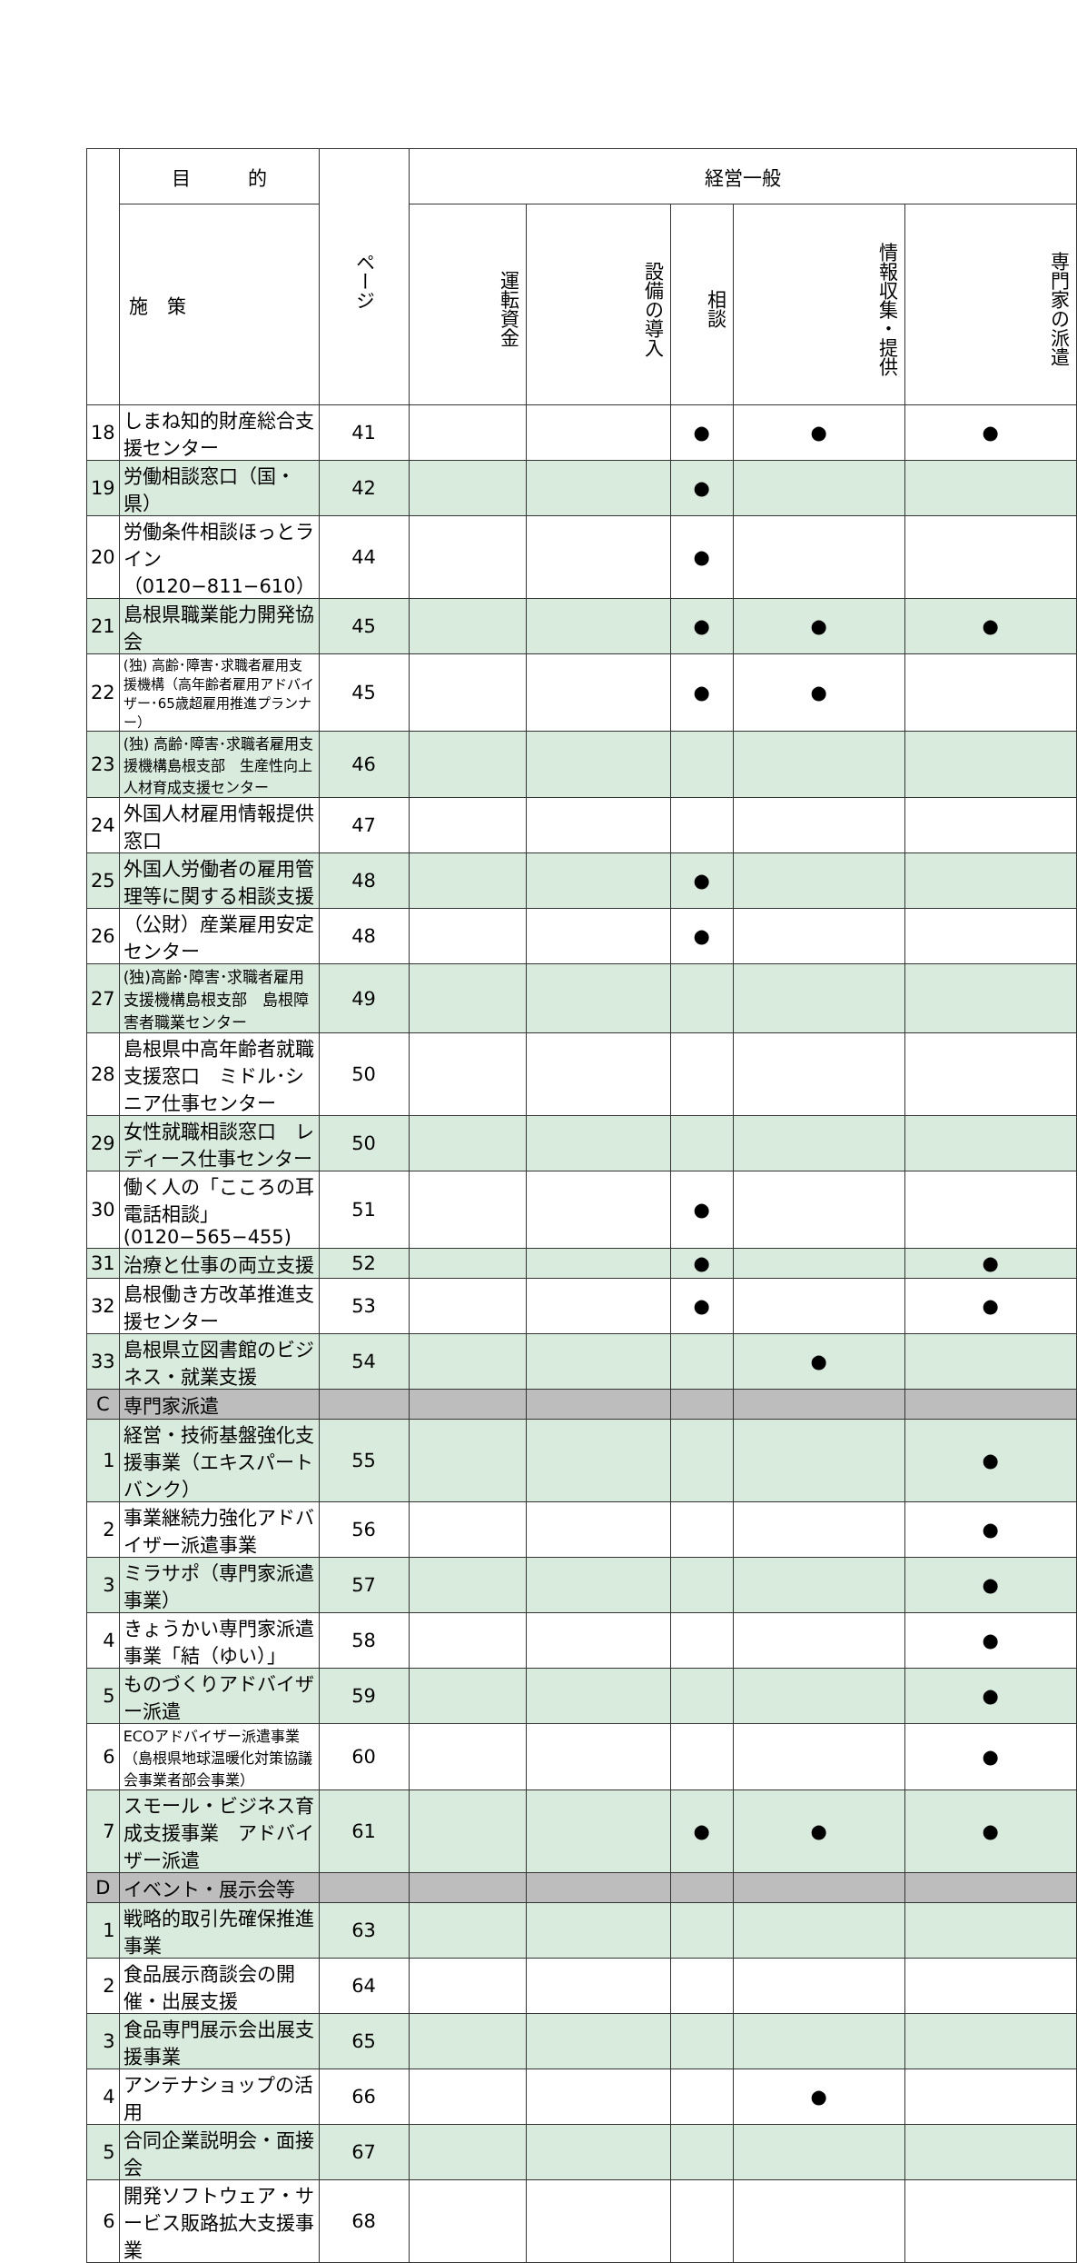| | 目 的 | ページ | 経営一般 | | | | |
| --- | --- | --- | --- | --- | --- | --- | --- |
| | 施 策 | | 運転資金 | 設備の導入 | 相談 | 情報収集・提供 | 専門家の派遣 |
| 18 | しまね知的財産総合支援センター | 41 | | | ● | ● | ● |
| 19 | 労働相談窓口（国・県） | 42 | | | ● | | |
| 20 | 労働条件相談ほっとライン（0120−811−610） | 44 | | | ● | | |
| 21 | 島根県職業能力開発協会 | 45 | | | ● | ● | ● |
| 22 | (独) 高齢･障害･求職者雇用支援機構（高年齢者雇用アドバイザー･65歳超雇用推進プランナー） | 45 | | | ● | ● | |
| 23 | (独) 高齢･障害･求職者雇用支援機構島根支部 生産性向上人材育成支援センター | 46 | | | | | |
| 24 | 外国人材雇用情報提供窓口 | 47 | | | | | |
| 25 | 外国人労働者の雇用管理等に関する相談支援 | 48 | | | ● | | |
| 26 | （公財）産業雇用安定センター | 48 | | | ● | | |
| 27 | (独)高齢･障害･求職者雇用支援機構島根支部 島根障害者職業センター | 49 | | | | | |
| 28 | 島根県中高年齢者就職支援窓口 ミドル･シニア仕事センター | 50 | | | | | |
| 29 | 女性就職相談窓口 レディース仕事センター | 50 | | | | | |
| 30 | 働く人の「こころの耳 電話相談」(0120−565−455) | 51 | | | ● | | |
| 31 | 治療と仕事の両立支援 | 52 | | | ● | | ● |
| 32 | 島根働き方改革推進支援センター | 53 | | | ● | | ● |
| 33 | 島根県立図書館のビジネス・就業支援 | 54 | | | | ● | |
| C | 専門家派遣 | | | | | | |
| 1 | 経営・技術基盤強化支援事業（エキスパートバンク） | 55 | | | | | ● |
| 2 | 事業継続力強化アドバイザー派遣事業 | 56 | | | | | ● |
| 3 | ミラサポ（専門家派遣事業） | 57 | | | | | ● |
| 4 | きょうかい専門家派遣事業「結（ゆい）」 | 58 | | | | | ● |
| 5 | ものづくりアドバイザー派遣 | 59 | | | | | ● |
| 6 | ECOアドバイザー派遣事業（島根県地球温暖化対策協議会事業者部会事業） | 60 | | | | | ● |
| 7 | スモール・ビジネス育成支援事業 アドバイザー派遣 | 61 | | | ● | ● | ● |
| D | イベント・展示会等 | | | | | | |
| 1 | 戦略的取引先確保推進事業 | 63 | | | | | |
| 2 | 食品展示商談会の開催・出展支援 | 64 | | | | | |
| 3 | 食品専門展示会出展支援事業 | 65 | | | | | |
| 4 | アンテナショップの活用 | 66 | | | | ● | |
| 5 | 合同企業説明会・面接会 | 67 | | | | | |
| 6 | 開発ソフトウェア・サービス販路拡大支援事業 | 68 | | | | | |